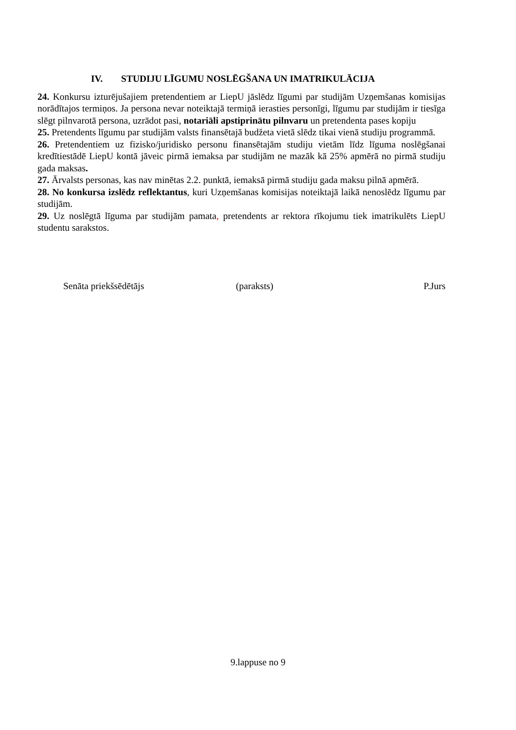IV. STUDIJU LĪGUMU NOSLĒGŠANA UN IMATRIKULĀCIJA
24. Konkursu izturējušajiem pretendentiem ar LiepU jāslēdz līgumi par studijām Uzņemšanas komisijas norādītajos termiņos. Ja persona nevar noteiktajā termiņā ierasties personīgi, līgumu par studijām ir tiesīga slēgt pilnvarotā persona, uzrādot pasi, notariāli apstiprinātu pilnvaru un pretendenta pases kopiju
25. Pretendents līgumu par studijām valsts finansētajā budžeta vietā slēdz tikai vienā studiju programmā.
26. Pretendentiem uz fizisko/juridisko personu finansētajām studiju vietām līdz līguma noslēgšanai kredītiestādē LiepU kontā jāveic pirmā iemaksa par studijām ne mazāk kā 25% apmērā no pirmā studiju gada maksas.
27. Ārvalsts personas, kas nav minētas 2.2. punktā, iemaksā pirmā studiju gada maksu pilnā apmērā.
28. No konkursa izslēdz reflektantus, kuri Uzņemšanas komisijas noteiktajā laikā nenoslēdz līgumu par studijām.
29. Uz noslēgtā līguma par studijām pamata, pretendents ar rektora rīkojumu tiek imatrikulēts LiepU studentu sarakstos.
Senāta priekšsēdētājs (paraksts) P.Jurs
9.lappuse no 9